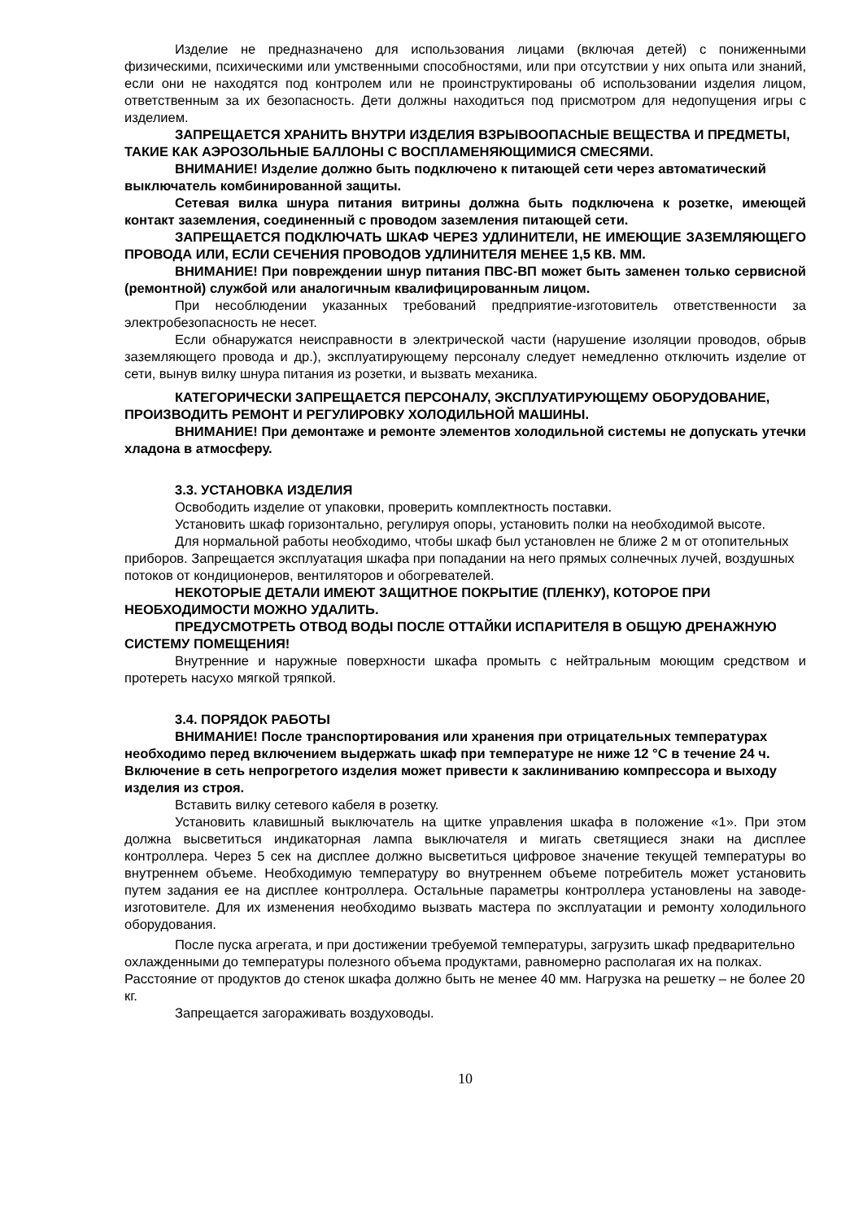Изделие не предназначено для использования лицами (включая детей) с пониженными физическими, психическими или умственными способностями, или при отсутствии у них опыта или знаний, если они не находятся под контролем или не проинструктированы об использовании изделия лицом, ответственным за их безопасность. Дети должны находиться под присмотром для недопущения игры с изделием.
ЗАПРЕЩАЕТСЯ ХРАНИТЬ ВНУТРИ ИЗДЕЛИЯ ВЗРЫВООПАСНЫЕ ВЕЩЕСТВА И ПРЕДМЕТЫ, ТАКИЕ КАК АЭРОЗОЛЬНЫЕ БАЛЛОНЫ С ВОСПЛАМЕНЯЮЩИМИСЯ СМЕСЯМИ.
ВНИМАНИЕ! Изделие должно быть подключено к питающей сети через автоматический выключатель комбинированной защиты.
Сетевая вилка шнура питания витрины должна быть подключена к розетке, имеющей контакт заземления, соединенный с проводом заземления питающей сети.
ЗАПРЕЩАЕТСЯ ПОДКЛЮЧАТЬ ШКАФ ЧЕРЕЗ УДЛИНИТЕЛИ, НЕ ИМЕЮЩИЕ ЗАЗЕМЛЯЮЩЕГО ПРОВОДА ИЛИ, ЕСЛИ СЕЧЕНИЯ ПРОВОДОВ УДЛИНИТЕЛЯ МЕНЕЕ 1,5 КВ. ММ.
ВНИМАНИЕ! При повреждении шнур питания ПВС-ВП может быть заменен только сервисной (ремонтной) службой или аналогичным квалифицированным лицом.
При несоблюдении указанных требований предприятие-изготовитель ответственности за электробезопасность не несет.
Если обнаружатся неисправности в электрической части (нарушение изоляции проводов, обрыв заземляющего провода и др.), эксплуатирующему персоналу следует немедленно отключить изделие от сети, вынув вилку шнура питания из розетки, и вызвать механика.
КАТЕГОРИЧЕСКИ ЗАПРЕЩАЕТСЯ ПЕРСОНАЛУ, ЭКСПЛУАТИРУЮЩЕМУ ОБОРУДОВАНИЕ, ПРОИЗВОДИТЬ РЕМОНТ И РЕГУЛИРОВКУ ХОЛОДИЛЬНОЙ МАШИНЫ.
ВНИМАНИЕ! При демонтаже и ремонте элементов холодильной системы не допускать утечки хладона в атмосферу.
3.3. УСТАНОВКА ИЗДЕЛИЯ
Освободить изделие от упаковки, проверить комплектность поставки.
Установить шкаф горизонтально, регулируя опоры, установить полки на необходимой высоте.
Для нормальной работы необходимо, чтобы шкаф был установлен не ближе 2 м от отопительных приборов. Запрещается эксплуатация шкафа при попадании на него прямых солнечных лучей, воздушных потоков от кондиционеров, вентиляторов и обогревателей.
НЕКОТОРЫЕ ДЕТАЛИ ИМЕЮТ ЗАЩИТНОЕ ПОКРЫТИЕ (ПЛЕНКУ), КОТОРОЕ ПРИ НЕОБХОДИМОСТИ МОЖНО УДАЛИТЬ.
ПРЕДУСМОТРЕТЬ ОТВОД ВОДЫ ПОСЛЕ ОТТАЙКИ ИСПАРИТЕЛЯ В ОБЩУЮ ДРЕНАЖНУЮ СИСТЕМУ ПОМЕЩЕНИЯ!
Внутренние и наружные поверхности шкафа промыть с нейтральным моющим средством и протереть насухо мягкой тряпкой.
3.4. ПОРЯДОК РАБОТЫ
ВНИМАНИЕ! После транспортирования или хранения при отрицательных температурах необходимо перед включением выдержать шкаф при температуре не ниже 12 °С в течение 24 ч. Включение в сеть непрогретого изделия может привести к заклиниванию компрессора и выходу изделия из строя.
Вставить вилку сетевого кабеля в розетку.
Установить клавишный выключатель на щитке управления шкафа в положение «1». При этом должна высветиться индикаторная лампа выключателя и мигать светящиеся знаки на дисплее контроллера. Через 5 сек на дисплее должно высветиться цифровое значение текущей температуры во внутреннем объеме. Необходимую температуру во внутреннем объеме потребитель может установить путем задания ее на дисплее контроллера. Остальные параметры контроллера установлены на заводе-изготовителе. Для их изменения необходимо вызвать мастера по эксплуатации и ремонту холодильного оборудования.
После пуска агрегата, и при достижении требуемой температуры, загрузить шкаф предварительно охлажденными до температуры полезного объема продуктами, равномерно располагая их на полках. Расстояние от продуктов до стенок шкафа должно быть не менее 40 мм. Нагрузка на решетку – не более 20 кг.
Запрещается загораживать воздуховоды.
10